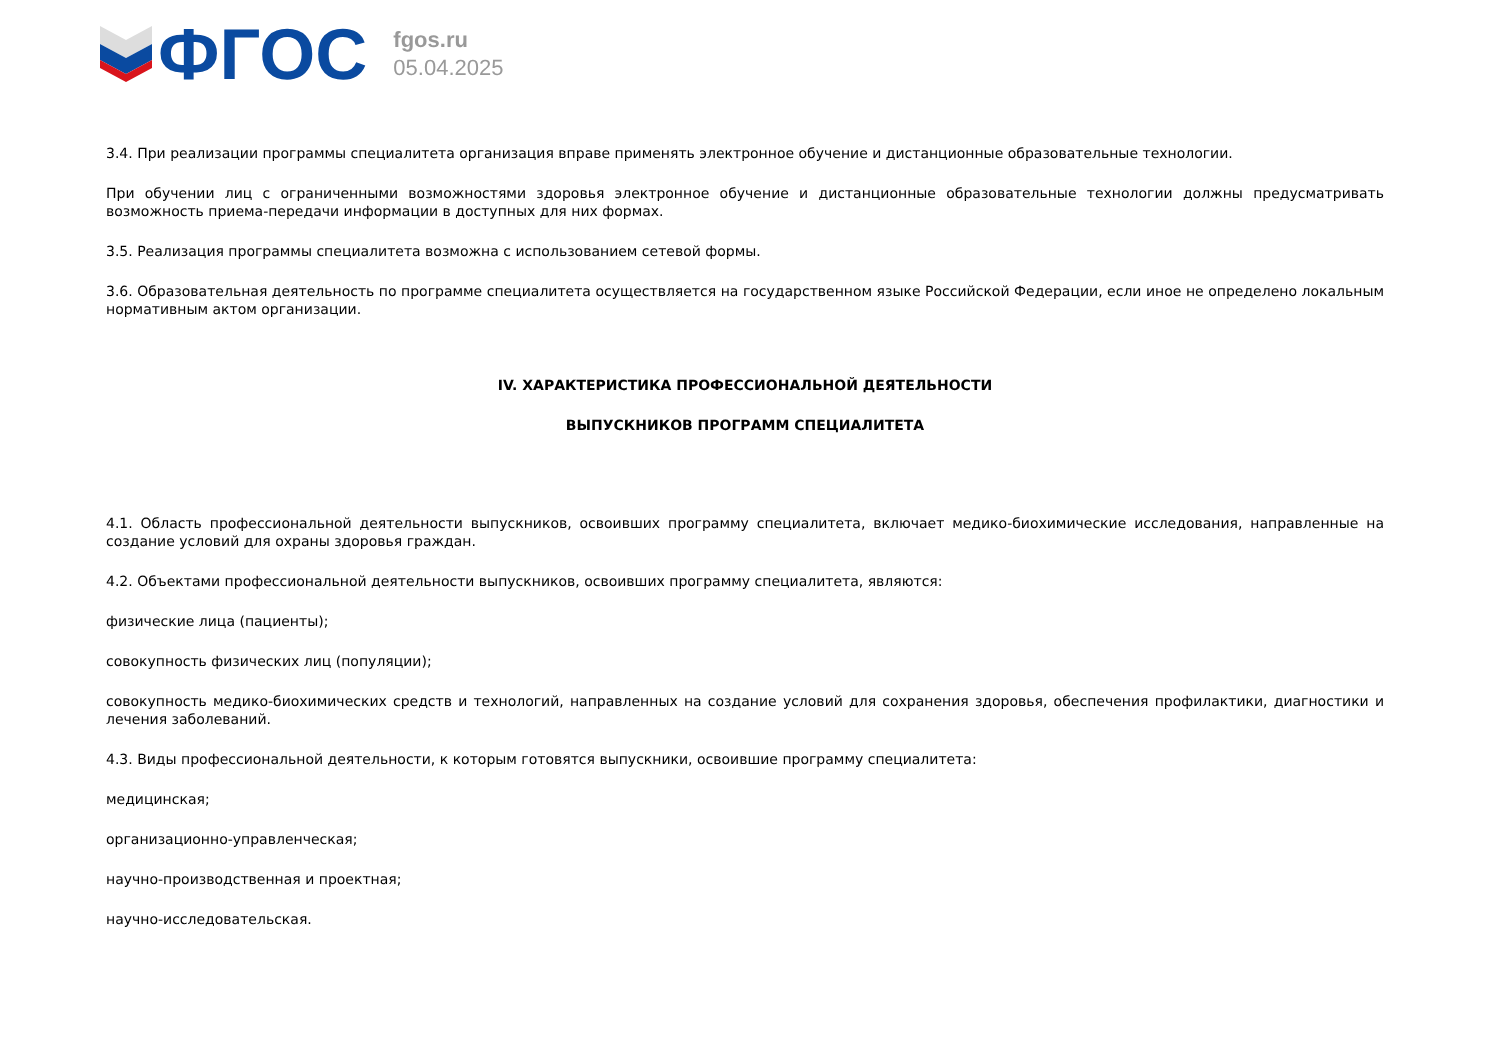ФГОС
fgos.ru
05.04.2025
3.4. При реализации программы специалитета организация вправе применять электронное обучение и дистанционные образовательные технологии.
При обучении лиц с ограниченными возможностями здоровья электронное обучение и дистанционные образовательные технологии должны предусматривать возможность приема-передачи информации в доступных для них формах.
3.5. Реализация программы специалитета возможна с использованием сетевой формы.
3.6. Образовательная деятельность по программе специалитета осуществляется на государственном языке Российской Федерации, если иное не определено локальным нормативным актом организации.
IV. ХАРАКТЕРИСТИКА ПРОФЕССИОНАЛЬНОЙ ДЕЯТЕЛЬНОСТИ
ВЫПУСКНИКОВ ПРОГРАММ СПЕЦИАЛИТЕТА
4.1. Область профессиональной деятельности выпускников, освоивших программу специалитета, включает медико-биохимические исследования, направленные на создание условий для охраны здоровья граждан.
4.2. Объектами профессиональной деятельности выпускников, освоивших программу специалитета, являются:
физические лица (пациенты);
совокупность физических лиц (популяции);
совокупность медико-биохимических средств и технологий, направленных на создание условий для сохранения здоровья, обеспечения профилактики, диагностики и лечения заболеваний.
4.3. Виды профессиональной деятельности, к которым готовятся выпускники, освоившие программу специалитета:
медицинская;
организационно-управленческая;
научно-производственная и проектная;
научно-исследовательская.